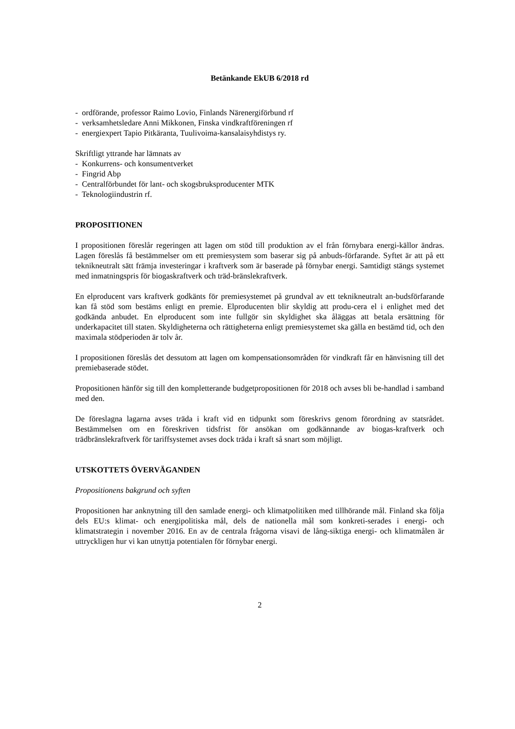Betänkande EkUB 6/2018 rd
- ordförande, professor Raimo Lovio, Finlands Närenergiförbund rf
- verksamhetsledare Anni Mikkonen, Finska vindkraftföreningen rf
- energiexpert Tapio Pitkäranta, Tuulivoima-kansalaisyhdistys ry.
Skriftligt yttrande har lämnats av
- Konkurrens- och konsumentverket
- Fingrid Abp
- Centralförbundet för lant- och skogsbruksproducenter MTK
- Teknologiindustrin rf.
PROPOSITIONEN
I propositionen föreslår regeringen att lagen om stöd till produktion av el från förnybara energi-källor ändras. Lagen föreslås få bestämmelser om ett premiesystem som baserar sig på anbuds-förfarande. Syftet är att på ett teknikneutralt sätt främja investeringar i kraftverk som är baserade på förnybar energi. Samtidigt stängs systemet med inmatningspris för biogaskraftverk och träd-bränslekraftverk.
En elproducent vars kraftverk godkänts för premiesystemet på grundval av ett teknikneutralt an-budsförfarande kan få stöd som bestäms enligt en premie. Elproducenten blir skyldig att produ-cera el i enlighet med det godkända anbudet. En elproducent som inte fullgör sin skyldighet ska åläggas att betala ersättning för underkapacitet till staten. Skyldigheterna och rättigheterna enligt premiesystemet ska gälla en bestämd tid, och den maximala stödperioden är tolv år.
I propositionen föreslås det dessutom att lagen om kompensationsområden för vindkraft får en hänvisning till det premiebaserade stödet.
Propositionen hänför sig till den kompletterande budgetpropositionen för 2018 och avses bli be-handlad i samband med den.
De föreslagna lagarna avses träda i kraft vid en tidpunkt som föreskrivs genom förordning av statsrådet. Bestämmelsen om en föreskriven tidsfrist för ansökan om godkännande av biogas-kraftverk och trädbränslekraftverk för tariffsystemet avses dock träda i kraft så snart som möjligt.
UTSKOTTETS ÖVERVÄGANDEN
Propositionens bakgrund och syften
Propositionen har anknytning till den samlade energi- och klimatpolitiken med tillhörande mål. Finland ska följa dels EU:s klimat- och energipolitiska mål, dels de nationella mål som konkreti-serades i energi- och klimatstrategin i november 2016. En av de centrala frågorna visavi de lång-siktiga energi- och klimatmålen är uttryckligen hur vi kan utnyttja potentialen för förnybar energi.
2